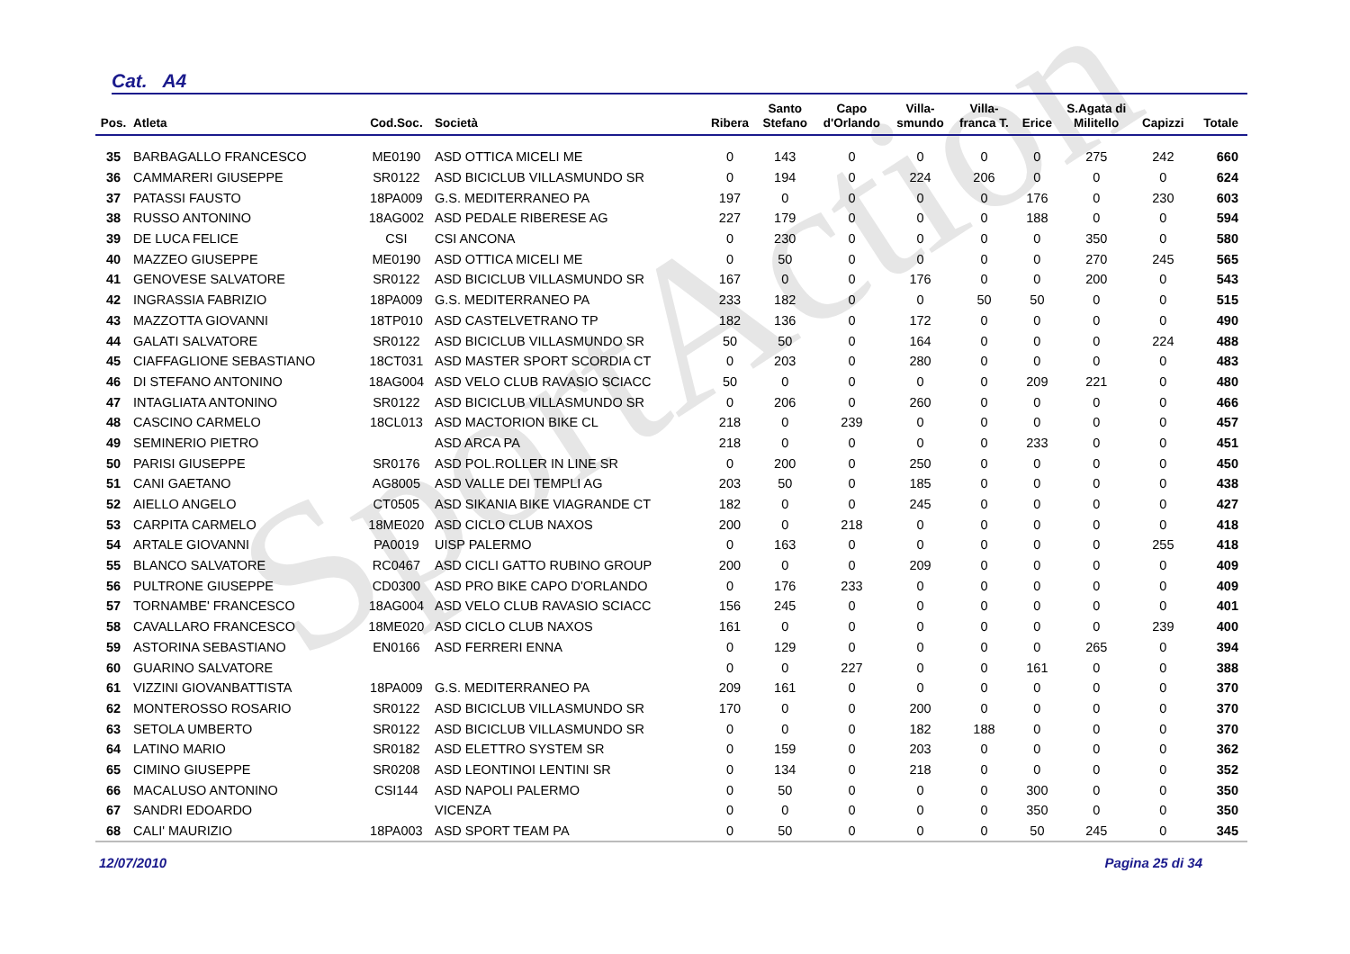SportAction
Cat. A4
| Pos. | Atleta | Cod.Soc. | Società | Ribera | Santo Stefano | Capo d'Orlando | Villa- smundo | Villa- franca T. | Erice | S.Agata di Militello | Capizzi | Totale |
| --- | --- | --- | --- | --- | --- | --- | --- | --- | --- | --- | --- | --- |
| 35 | BARBAGALLO FRANCESCO | ME0190 | ASD OTTICA MICELI ME | 0 | 143 | 0 | 0 | 0 | 0 | 275 | 242 | 660 |
| 36 | CAMMARERI GIUSEPPE | SR0122 | ASD BICICLUB VILLASMUNDO SR | 0 | 194 | 0 | 224 | 206 | 0 | 0 | 0 | 624 |
| 37 | PATASSI FAUSTO | 18PA009 | G.S. MEDITERRANEO PA | 197 | 0 | 0 | 0 | 0 | 176 | 0 | 230 | 603 |
| 38 | RUSSO ANTONINO | 18AG002 | ASD PEDALE RIBERESE AG | 227 | 179 | 0 | 0 | 0 | 188 | 0 | 0 | 594 |
| 39 | DE LUCA FELICE | CSI | CSI ANCONA | 0 | 230 | 0 | 0 | 0 | 0 | 350 | 0 | 580 |
| 40 | MAZZEO GIUSEPPE | ME0190 | ASD OTTICA MICELI ME | 0 | 50 | 0 | 0 | 0 | 0 | 270 | 245 | 565 |
| 41 | GENOVESE SALVATORE | SR0122 | ASD BICICLUB VILLASMUNDO SR | 167 | 0 | 0 | 176 | 0 | 0 | 200 | 0 | 543 |
| 42 | INGRASSIA FABRIZIO | 18PA009 | G.S. MEDITERRANEO PA | 233 | 182 | 0 | 0 | 50 | 50 | 0 | 0 | 515 |
| 43 | MAZZOTTA GIOVANNI | 18TP010 | ASD CASTELVETRANO TP | 182 | 136 | 0 | 172 | 0 | 0 | 0 | 0 | 490 |
| 44 | GALATI SALVATORE | SR0122 | ASD BICICLUB VILLASMUNDO SR | 50 | 50 | 0 | 164 | 0 | 0 | 0 | 224 | 488 |
| 45 | CIAFFAGLIONE SEBASTIANO | 18CT031 | ASD MASTER SPORT SCORDIA CT | 0 | 203 | 0 | 280 | 0 | 0 | 0 | 0 | 483 |
| 46 | DI STEFANO ANTONINO | 18AG004 | ASD VELO CLUB RAVASIO SCIACC | 50 | 0 | 0 | 0 | 0 | 209 | 221 | 0 | 480 |
| 47 | INTAGLIATA ANTONINO | SR0122 | ASD BICICLUB VILLASMUNDO SR | 0 | 206 | 0 | 260 | 0 | 0 | 0 | 0 | 466 |
| 48 | CASCINO CARMELO | 18CL013 | ASD MACTORION BIKE CL | 218 | 0 | 239 | 0 | 0 | 0 | 0 | 0 | 457 |
| 49 | SEMINERIO PIETRO | | ASD ARCA PA | 218 | 0 | 0 | 0 | 0 | 233 | 0 | 0 | 451 |
| 50 | PARISI GIUSEPPE | SR0176 | ASD POL.ROLLER IN LINE SR | 0 | 200 | 0 | 250 | 0 | 0 | 0 | 0 | 450 |
| 51 | CANI GAETANO | AG8005 | ASD VALLE DEI TEMPLI AG | 203 | 50 | 0 | 185 | 0 | 0 | 0 | 0 | 438 |
| 52 | AIELLO ANGELO | CT0505 | ASD SIKANIA BIKE VIAGRANDE CT | 182 | 0 | 0 | 245 | 0 | 0 | 0 | 0 | 427 |
| 53 | CARPITA CARMELO | 18ME020 | ASD CICLO CLUB NAXOS | 200 | 0 | 218 | 0 | 0 | 0 | 0 | 0 | 418 |
| 54 | ARTALE GIOVANNI | PA0019 | UISP PALERMO | 0 | 163 | 0 | 0 | 0 | 0 | 0 | 255 | 418 |
| 55 | BLANCO SALVATORE | RC0467 | ASD CICLI GATTO RUBINO GROUP | 200 | 0 | 0 | 209 | 0 | 0 | 0 | 0 | 409 |
| 56 | PULTRONE GIUSEPPE | CD0300 | ASD PRO BIKE CAPO D'ORLANDO | 0 | 176 | 233 | 0 | 0 | 0 | 0 | 0 | 409 |
| 57 | TORNAMBE' FRANCESCO | 18AG004 | ASD VELO CLUB RAVASIO SCIACC | 156 | 245 | 0 | 0 | 0 | 0 | 0 | 0 | 401 |
| 58 | CAVALLARO FRANCESCO | 18ME020 | ASD CICLO CLUB NAXOS | 161 | 0 | 0 | 0 | 0 | 0 | 0 | 239 | 400 |
| 59 | ASTORINA SEBASTIANO | EN0166 | ASD FERRERI ENNA | 0 | 129 | 0 | 0 | 0 | 0 | 265 | 0 | 394 |
| 60 | GUARINO SALVATORE | | | 0 | 0 | 227 | 0 | 0 | 161 | 0 | 0 | 388 |
| 61 | VIZZINI GIOVANBATTISTA | 18PA009 | G.S. MEDITERRANEO PA | 209 | 161 | 0 | 0 | 0 | 0 | 0 | 0 | 370 |
| 62 | MONTEROSSO ROSARIO | SR0122 | ASD BICICLUB VILLASMUNDO SR | 170 | 0 | 0 | 200 | 0 | 0 | 0 | 0 | 370 |
| 63 | SETOLA UMBERTO | SR0122 | ASD BICICLUB VILLASMUNDO SR | 0 | 0 | 0 | 182 | 188 | 0 | 0 | 0 | 370 |
| 64 | LATINO MARIO | SR0182 | ASD ELETTRO SYSTEM SR | 0 | 159 | 0 | 203 | 0 | 0 | 0 | 0 | 362 |
| 65 | CIMINO GIUSEPPE | SR0208 | ASD LEONTINOI LENTINI SR | 0 | 134 | 0 | 218 | 0 | 0 | 0 | 0 | 352 |
| 66 | MACALUSO ANTONINO | CSI144 | ASD NAPOLI PALERMO | 0 | 50 | 0 | 0 | 0 | 300 | 0 | 0 | 350 |
| 67 | SANDRI EDOARDO | | VICENZA | 0 | 0 | 0 | 0 | 0 | 350 | 0 | 0 | 350 |
| 68 | CALI' MAURIZIO | 18PA003 | ASD SPORT TEAM PA | 0 | 50 | 0 | 0 | 0 | 50 | 245 | 0 | 345 |
12/07/2010 Pagina 25 di 34